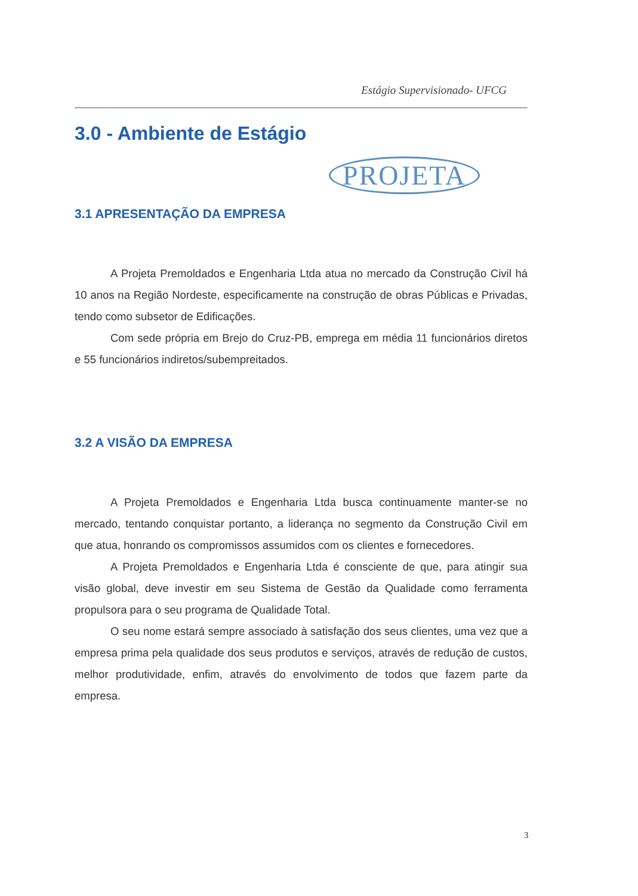Estágio Supervisionado- UFCG
3.0 - Ambiente de Estágio
PROJETA
3.1 APRESENTAÇÃO DA EMPRESA
A Projeta Premoldados e Engenharia Ltda atua no mercado da Construção Civil há 10 anos na Região Nordeste, especificamente na construção de obras Públicas e Privadas, tendo como subsetor de Edificações.
Com sede própria em Brejo do Cruz-PB, emprega em média 11 funcionários diretos e 55 funcionários indiretos/subempreitados.
3.2 A VISÃO DA EMPRESA
A Projeta Premoldados e Engenharia Ltda busca continuamente manter-se no mercado, tentando conquistar portanto, a liderança no segmento da Construção Civil em que atua, honrando os compromissos assumidos com os clientes e fornecedores.
A Projeta Premoldados e Engenharia Ltda é consciente de que, para atingir sua visão global, deve investir em seu Sistema de Gestão da Qualidade como ferramenta propulsora para o seu programa de Qualidade Total.
O seu nome estará sempre associado à satisfação dos seus clientes, uma vez que a empresa prima pela qualidade dos seus produtos e serviços, através de redução de custos, melhor produtividade, enfim, através do envolvimento de todos que fazem parte da empresa.
3